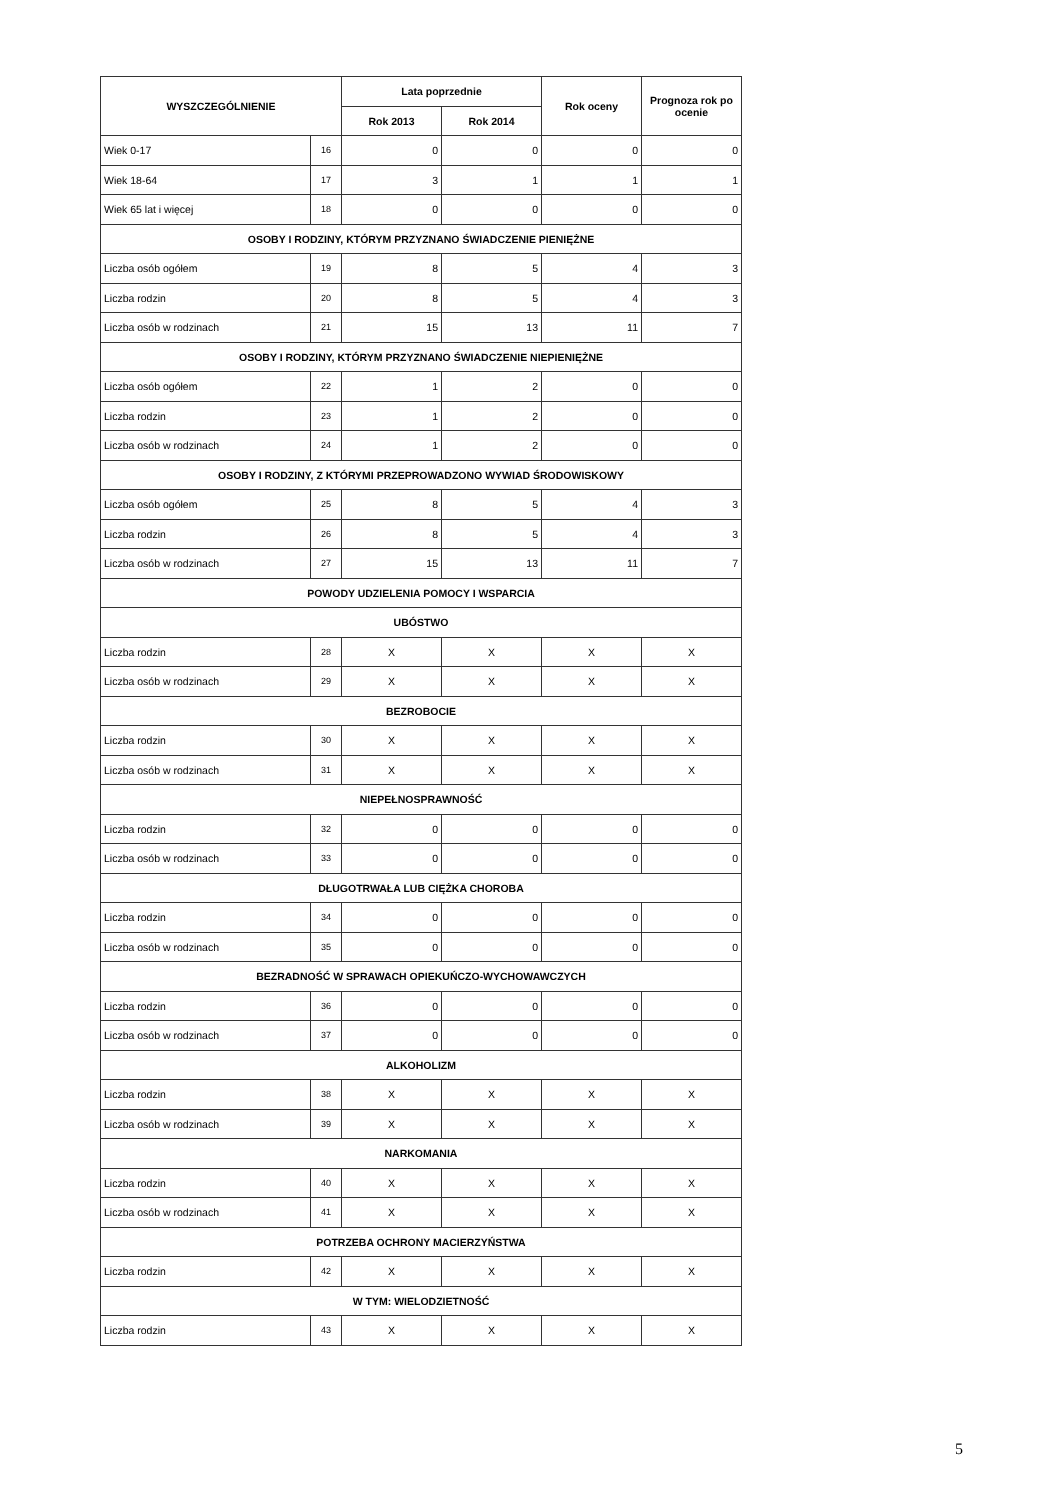| WYSZCZEGÓLNIENIE | | Lata poprzednie | | Rok oceny | Prognoza rok po ocenie |
| --- | --- | --- | --- | --- | --- |
| | | Rok 2013 | Rok 2014 | | |
| Wiek 0-17 | 16 | 0 | 0 | 0 | 0 |
| Wiek 18-64 | 17 | 3 | 1 | 1 | 1 |
| Wiek 65 lat i więcej | 18 | 0 | 0 | 0 | 0 |
| OSOBY I RODZINY, KTÓRYM PRZYZNANO ŚWIADCZENIE PIENIĘŻNE | | | | | |
| Liczba osób ogółem | 19 | 8 | 5 | 4 | 3 |
| Liczba rodzin | 20 | 8 | 5 | 4 | 3 |
| Liczba osób w rodzinach | 21 | 15 | 13 | 11 | 7 |
| OSOBY I RODZINY, KTÓRYM PRZYZNANO ŚWIADCZENIE NIEPIENIĘŻNE | | | | | |
| Liczba osób ogółem | 22 | 1 | 2 | 0 | 0 |
| Liczba rodzin | 23 | 1 | 2 | 0 | 0 |
| Liczba osób w rodzinach | 24 | 1 | 2 | 0 | 0 |
| OSOBY I RODZINY, Z KTÓRYMI PRZEPROWADZONO WYWIAD ŚRODOWISKOWY | | | | | |
| Liczba osób ogółem | 25 | 8 | 5 | 4 | 3 |
| Liczba rodzin | 26 | 8 | 5 | 4 | 3 |
| Liczba osób w rodzinach | 27 | 15 | 13 | 11 | 7 |
| POWODY UDZIELENIA POMOCY I WSPARCIA | | | | | |
| UBÓSTWO | | | | | |
| Liczba rodzin | 28 | X | X | X | X |
| Liczba osób w rodzinach | 29 | X | X | X | X |
| BEZROBOCIE | | | | | |
| Liczba rodzin | 30 | X | X | X | X |
| Liczba osób w rodzinach | 31 | X | X | X | X |
| NIEPEŁNOSPRAWNOŚĆ | | | | | |
| Liczba rodzin | 32 | 0 | 0 | 0 | 0 |
| Liczba osób w rodzinach | 33 | 0 | 0 | 0 | 0 |
| DŁUGOTRWAŁA LUB CIĘŻKA CHOROBA | | | | | |
| Liczba rodzin | 34 | 0 | 0 | 0 | 0 |
| Liczba osób w rodzinach | 35 | 0 | 0 | 0 | 0 |
| BEZRADNOŚĆ W SPRAWACH OPIEKUŃCZO-WYCHOWAWCZYCH | | | | | |
| Liczba rodzin | 36 | 0 | 0 | 0 | 0 |
| Liczba osób w rodzinach | 37 | 0 | 0 | 0 | 0 |
| ALKOHOLIZM | | | | | |
| Liczba rodzin | 38 | X | X | X | X |
| Liczba osób w rodzinach | 39 | X | X | X | X |
| NARKOMANIA | | | | | |
| Liczba rodzin | 40 | X | X | X | X |
| Liczba osób w rodzinach | 41 | X | X | X | X |
| POTRZEBA OCHRONY MACIERZYŃSTWA | | | | | |
| Liczba rodzin | 42 | X | X | X | X |
| W TYM: WIELODZIETNOŚĆ | | | | | |
| Liczba rodzin | 43 | X | X | X | X |
5